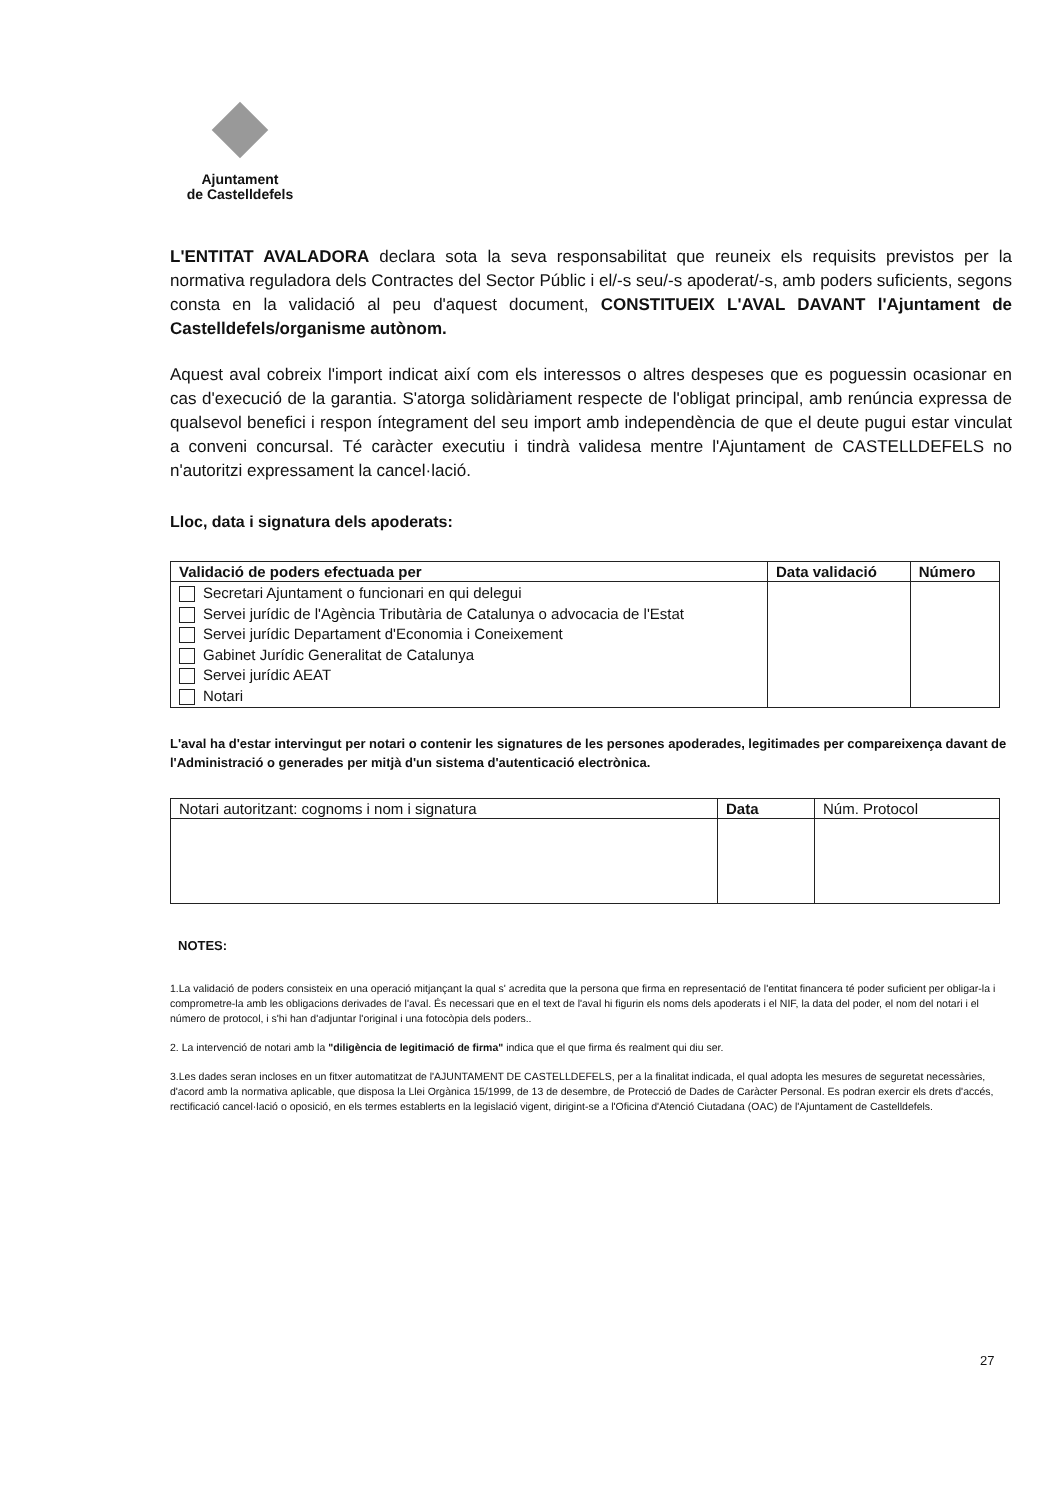Ajuntament
de Castelldefels
L'ENTITAT AVALADORA declara sota la seva responsabilitat que reuneix els requisits previstos per la normativa reguladora dels Contractes del Sector Públic i el/-s seu/-s apoderat/-s, amb poders suficients, segons consta en la validació al peu d'aquest document, CONSTITUEIX L'AVAL DAVANT l'Ajuntament de Castelldefels/organisme autònom.
Aquest aval cobreix l'import indicat així com els interessos o altres despeses que es poguessin ocasionar en cas d'execució de la garantia. S'atorga solidàriament respecte de l'obligat principal, amb renúncia expressa de qualsevol benefici i respon íntegrament del seu import amb independència de que el deute pugui estar vinculat a conveni concursal. Té caràcter executiu i tindrà validesa mentre l'Ajuntament de CASTELLDEFELS no n'autoritzi expressament la cancel·lació.
Lloc, data i signatura dels apoderats:
| Validació de poders efectuada per | Data validació | Número |
| --- | --- | --- |
| Secretari Ajuntament o funcionari en qui delegui Servei jurídic de l'Agència Tributària de Catalunya o advocacia de l'Estat Servei jurídic Departament d'Economia i Coneixement Gabinet Jurídic Generalitat de Catalunya Servei jurídic AEAT Notari | | |
L'aval ha d'estar intervingut per notari o contenir les signatures de les persones apoderades, legitimades per compareixença davant de l'Administració o generades per mitjà d'un sistema d'autenticació electrònica.
| Notari autoritzant: cognoms i nom i signatura | Data | Núm. Protocol |
NOTES:
1.La validació de poders consisteix en una operació mitjançant la qual s' acredita que la persona que firma en representació de l'entitat financera té poder suficient per obligar-la i comprometre-la amb les obligacions derivades de l'aval. És necessari que en el text de l'aval hi figurin els noms dels apoderats i el NIF, la data del poder, el nom del notari i el número de protocol, i s'hi han d'adjuntar l'original i una fotocòpia dels poders..
2. La intervenció de notari amb la "diligència de legitimació de firma" indica que el que firma és realment qui diu ser.
3.Les dades seran incloses en un fitxer automatitzat de l'AJUNTAMENT DE CASTELLDEFELS, per a la finalitat indicada, el qual adopta les mesures de seguretat necessàries, d'acord amb la normativa aplicable, que disposa la Llei Orgànica 15/1999, de 13 de desembre, de Protecció de Dades de Caràcter Personal. Es podran exercir els drets d'accés, rectificació cancel·lació o oposició, en els termes establerts en la legislació vigent, dirigint-se a l'Oficina d'Atenció Ciutadana (OAC) de l'Ajuntament de Castelldefels.
27